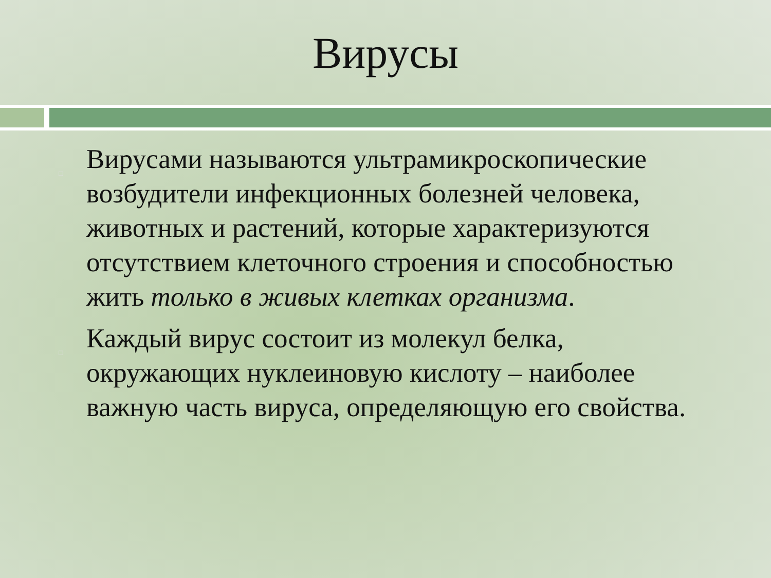Вирусы
□ Вирусами называются ультрамикроскопические возбудители инфекционных болезней человека, животных и растений, которые характеризуются отсутствием клеточного строения и способностью жить только в живых клетках организма.
□ Каждый вирус состоит из молекул белка, окружающих нуклеиновую кислоту – наиболее важную часть вируса, определяющую его свойства.